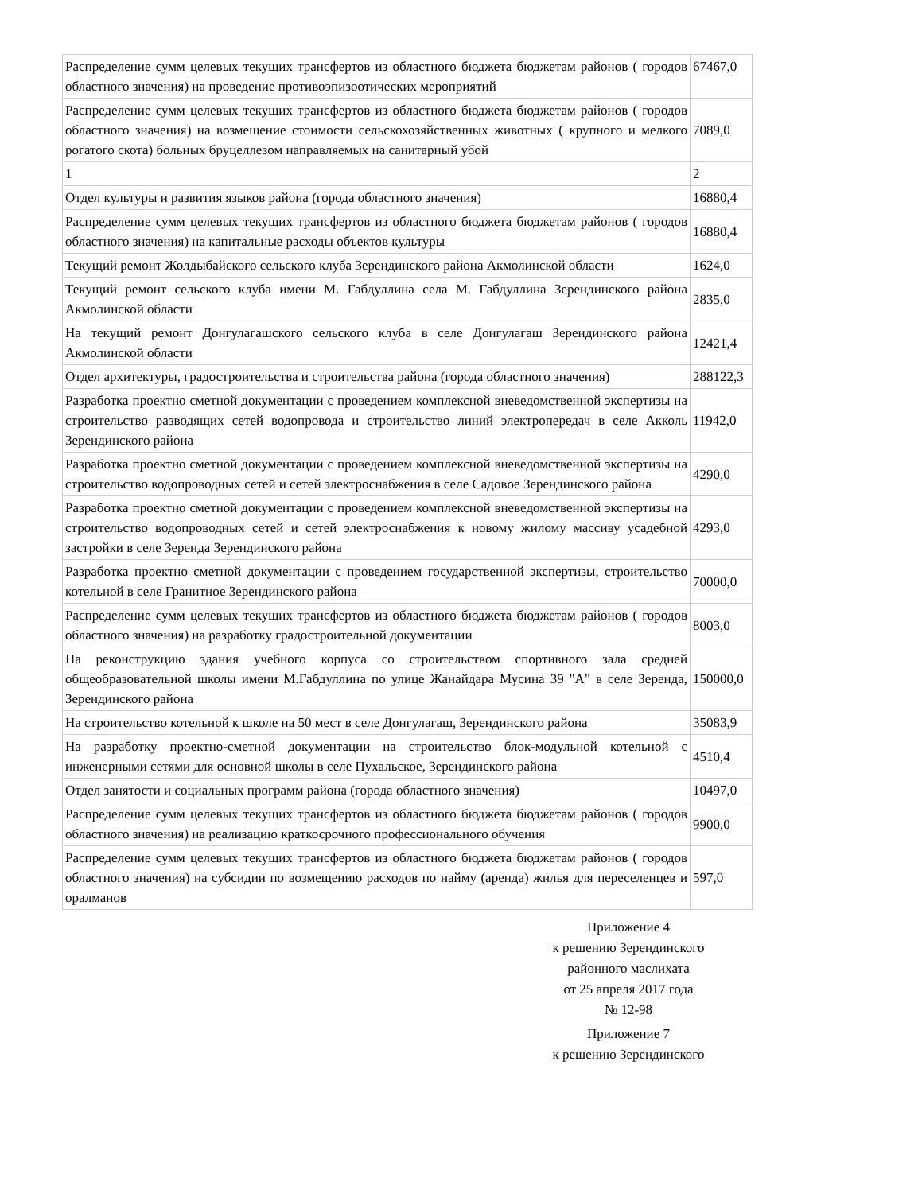| Распределение сумм целевых текущих трансфертов из областного бюджета бюджетам районов ( городов областного значения) на проведение противоэпизоотических мероприятий | 67467,0 |
| Распределение сумм целевых текущих трансфертов из областного бюджета бюджетам районов ( городов областного значения) на возмещение стоимости сельскохозяйственных животных ( крупного и мелкого рогатого скота) больных бруцеллезом направляемых на санитарный убой | 7089,0 |
| 1 | 2 |
| Отдел культуры и развития языков района (города областного значения) | 16880,4 |
| Распределение сумм целевых текущих трансфертов из областного бюджета бюджетам районов ( городов областного значения) на капитальные расходы объектов культуры | 16880,4 |
| Текущий ремонт Жолдыбайского сельского клуба Зерендинского района Акмолинской области | 1624,0 |
| Текущий ремонт сельского клуба имени М. Габдуллина села М. Габдуллина Зерендинского района Акмолинской области | 2835,0 |
| На текущий ремонт Донгулагашского сельского клуба в селе Донгулагаш Зерендинского района Акмолинской области | 12421,4 |
| Отдел архитектуры, градостроительства и строительства района (города областного значения) | 288122,3 |
| Разработка проектно сметной документации с проведением комплексной вневедомственной экспертизы на строительство разводящих сетей водопровода и строительство линий электропередач в селе Акколь Зерендинского района | 11942,0 |
| Разработка проектно сметной документации с проведением комплексной вневедомственной экспертизы на строительство водопроводных сетей и сетей электроснабжения в селе Садовое Зерендинского района | 4290,0 |
| Разработка проектно сметной документации с проведением комплексной вневедомственной экспертизы на строительство водопроводных сетей и сетей электроснабжения к новому жилому массиву усадебной застройки в селе Зеренда Зерендинского района | 4293,0 |
| Разработка проектно сметной документации с проведением государственной экспертизы, строительство котельной в селе Гранитное Зерендинского района | 70000,0 |
| Распределение сумм целевых текущих трансфертов из областного бюджета бюджетам районов ( городов областного значения) на разработку градостроительной документации | 8003,0 |
| На реконструкцию здания учебного корпуса со строительством спортивного зала средней общеобразовательной школы имени М.Габдуллина по улице Жанайдара Мусина 39 "А" в селе Зеренда, Зерендинского района | 150000,0 |
| На строительство котельной к школе на 50 мест в селе Донгулагаш, Зерендинского района | 35083,9 |
| На разработку проектно-сметной документации на строительство блок-модульной котельной с инженерными сетями для основной школы в селе Пухальское, Зерендинского района | 4510,4 |
| Отдел занятости и социальных программ района (города областного значения) | 10497,0 |
| Распределение сумм целевых текущих трансфертов из областного бюджета бюджетам районов ( городов областного значения) на реализацию краткосрочного профессионального обучения | 9900,0 |
| Распределение сумм целевых текущих трансфертов из областного бюджета бюджетам районов ( городов областного значения) на субсидии по возмещению расходов по найму (аренда) жилья для переселенцев и оралманов | 597,0 |
Приложение 4
к решению Зерендинского
районного маслихата
от 25 апреля 2017 года
№ 12-98
Приложение 7
к решению Зерендинского